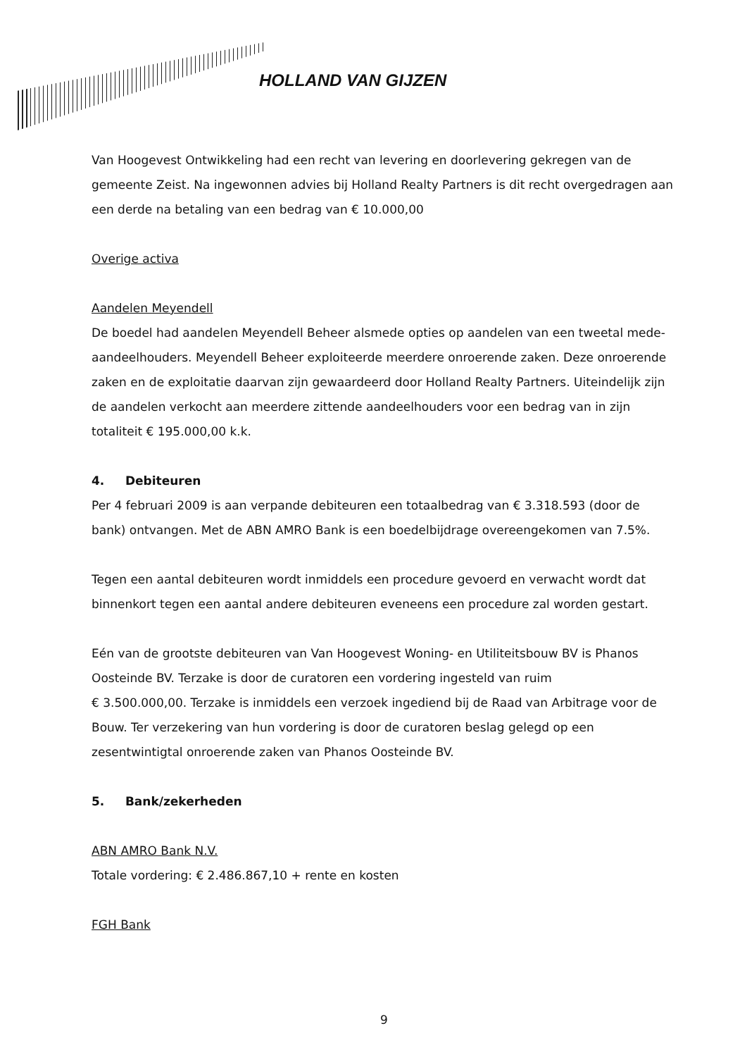HOLLAND VAN GIJZEN
Van Hoogevest Ontwikkeling had een recht van levering en doorlevering gekregen van de gemeente Zeist. Na ingewonnen advies bij Holland Realty Partners is dit recht overgedragen aan een derde na betaling van een bedrag van € 10.000,00
Overige activa
Aandelen Meyendell
De boedel had aandelen Meyendell Beheer alsmede opties op aandelen van een tweetal mede-aandeelhouders. Meyendell Beheer exploiteerde meerdere onroerende zaken. Deze onroerende zaken en de exploitatie daarvan zijn gewaardeerd door Holland Realty Partners. Uiteindelijk zijn de aandelen verkocht aan meerdere zittende aandeelhouders voor een bedrag van in zijn totaliteit € 195.000,00 k.k.
4. Debiteuren
Per 4 februari 2009 is aan verpande debiteuren een totaalbedrag van € 3.318.593 (door de bank) ontvangen. Met de ABN AMRO Bank is een boedelbijdrage overeengekomen van 7.5%.
Tegen een aantal debiteuren wordt inmiddels een procedure gevoerd en verwacht wordt dat binnenkort tegen een aantal andere debiteuren eveneens een procedure zal worden gestart.
Eén van de grootste debiteuren van Van Hoogevest Woning- en Utiliteitsbouw BV is Phanos Oosteinde BV. Terzake is door de curatoren een vordering ingesteld van ruim
€ 3.500.000,00. Terzake is inmiddels een verzoek ingediend bij de Raad van Arbitrage voor de Bouw. Ter verzekering van hun vordering is door de curatoren beslag gelegd op een zesentwintigtal onroerende zaken van Phanos Oosteinde BV.
5. Bank/zekerheden
ABN AMRO Bank N.V.
Totale vordering: € 2.486.867,10 + rente en kosten
FGH Bank
9